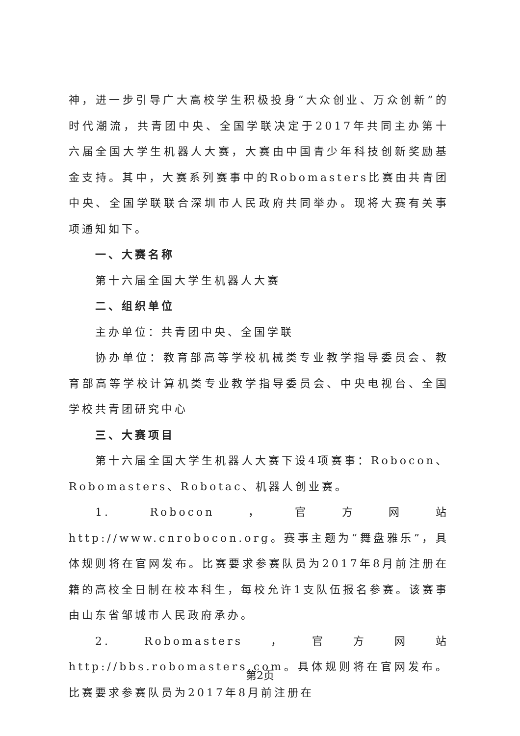神，进一步引导广大高校学生积极投身“大众创业、万众创新”的时代潮流，共青团中央、全国学联决定于2017年共同主办第十六届全国大学生机器人大赛，大赛由中国青少年科技创新奖励基金支持。其中，大赛系列赛事中的Robomasters比赛由共青团中央、全国学联联合深圳市人民政府共同举办。现将大赛有关事项通知如下。
一、大赛名称
第十六届全国大学生机器人大赛
二、组织单位
主办单位：共青团中央、全国学联
协办单位：教育部高等学校机械类专业教学指导委员会、教育部高等学校计算机类专业教学指导委员会、中央电视台、全国学校共青团研究中心
三、大赛项目
第十六届全国大学生机器人大赛下设4项赛事：Robocon、Robomasters、Robotac、机器人创业赛。
1. Robocon，官方网站 http://www.cnrobocon.org。赛事主题为“舞盘雅乐”，具体规则将在官网发布。比赛要求参赛队员为2017年8月前注册在籍的高校全日制在校本科生，每校允许1支队伍报名参赛。该赛事由山东省邹城市人民政府承办。
2. Robomasters，官方网站 http://bbs.robomasters.com。具体规则将在官网发布。比赛要求参赛队员为2017年8月前注册在
第2页